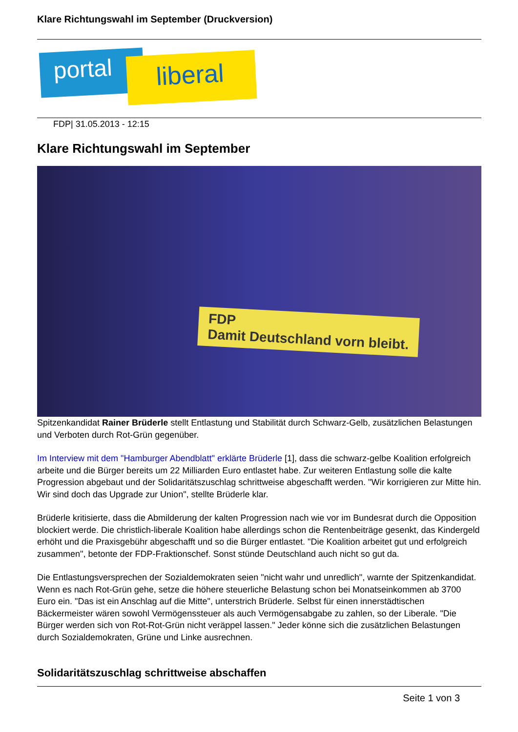Klare Richtungswahl im September (Druckversion)
portal liberal
FDP| 31.05.2013 - 12:15
Klare Richtungswahl im September
FDP
Damit Deutschland vorn bleibt.
Spitzenkandidat Rainer Brüderle stellt Entlastung und Stabilität durch Schwarz-Gelb, zusätzlichen Belastungen und Verboten durch Rot-Grün gegenüber.
Im Interview mit dem "Hamburger Abendblatt" erklärte Brüderle [1], dass die schwarz-gelbe Koalition erfolgreich arbeite und die Bürger bereits um 22 Milliarden Euro entlastet habe. Zur weiteren Entlastung solle die kalte Progression abgebaut und der Solidaritätszuschlag schrittweise abgeschafft werden. "Wir korrigieren zur Mitte hin. Wir sind doch das Upgrade zur Union", stellte Brüderle klar.
Brüderle kritisierte, dass die Abmilderung der kalten Progression nach wie vor im Bundesrat durch die Opposition blockiert werde. Die christlich-liberale Koalition habe allerdings schon die Rentenbeiträge gesenkt, das Kindergeld erhöht und die Praxisgebühr abgeschafft und so die Bürger entlastet. "Die Koalition arbeitet gut und erfolgreich zusammen", betonte der FDP-Fraktionschef. Sonst stünde Deutschland auch nicht so gut da.
Die Entlastungsversprechen der Sozialdemokraten seien "nicht wahr und unredlich", warnte der Spitzenkandidat. Wenn es nach Rot-Grün gehe, setze die höhere steuerliche Belastung schon bei Monatseinkommen ab 3700 Euro ein. "Das ist ein Anschlag auf die Mitte", unterstrich Brüderle. Selbst für einen innerstädtischen Bäckermeister wären sowohl Vermögenssteuer als auch Vermögensabgabe zu zahlen, so der Liberale. "Die Bürger werden sich von Rot-Rot-Grün nicht veräppel lassen." Jeder könne sich die zusätzlichen Belastungen durch Sozialdemokraten, Grüne und Linke ausrechnen.
Solidaritätszuschlag schrittweise abschaffen
Seite 1 von 3